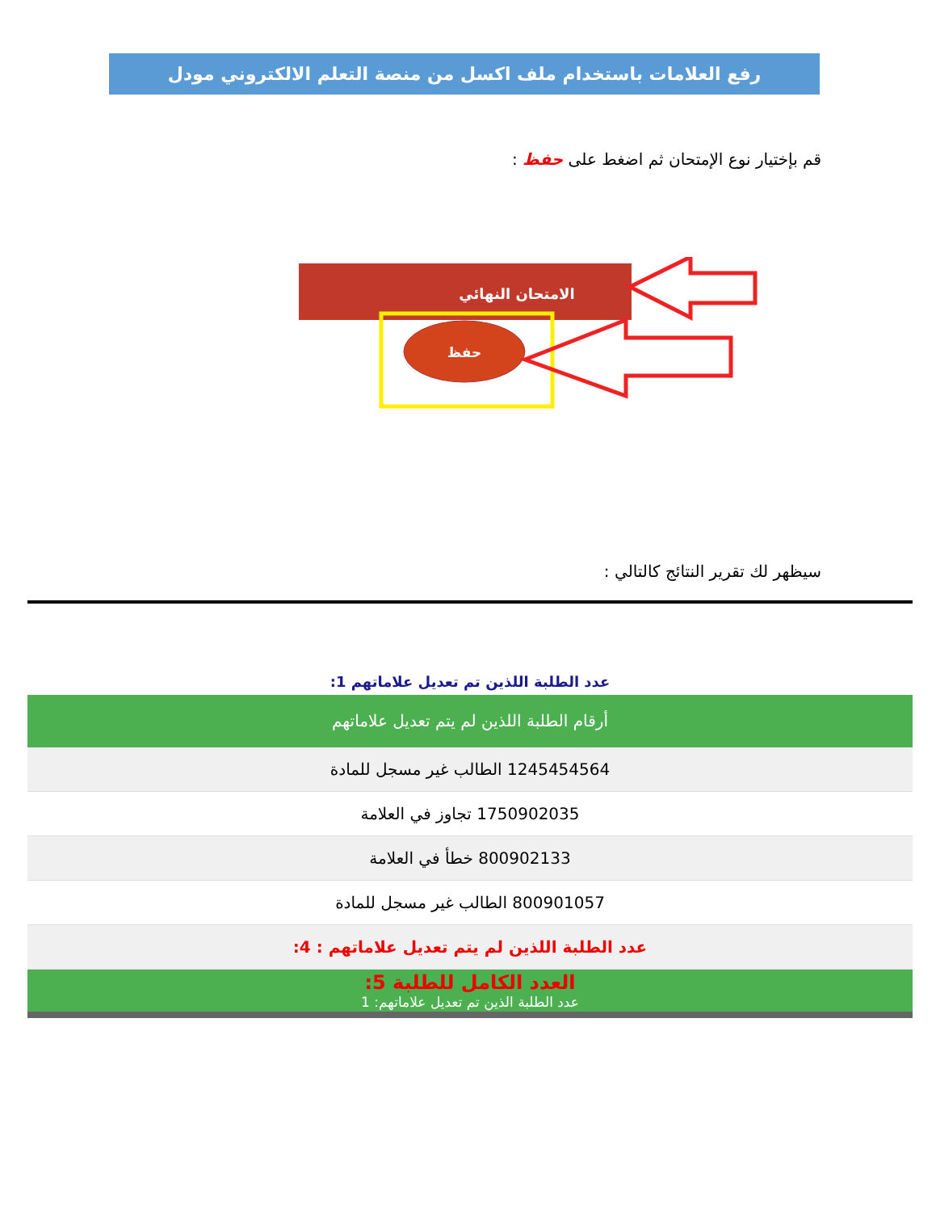رفع العلامات باستخدام ملف اكسل من منصة التعلم الالكتروني مودل
قم بإختيار نوع الإمتحان ثم اضغط على حفظ :
الامتحان النهائي
حفظ
سيظهر لك تقرير النتائج كالتالي :
عدد الطلبة اللذين تم تعديل علاماتهم 1:
أرقام الطلبة اللذين لم يتم تعديل علاماتهم
1245454564 الطالب غير مسجل للمادة
1750902035 تجاوز في العلامة
800902133 خطأ في العلامة
800901057 الطالب غير مسجل للمادة
عدد الطلبة اللذين لم يتم تعديل علاماتهم : 4:
العدد الكامل للطلبة 5:
عدد الطلبة الذين تم تعديل علاماتهم: 1